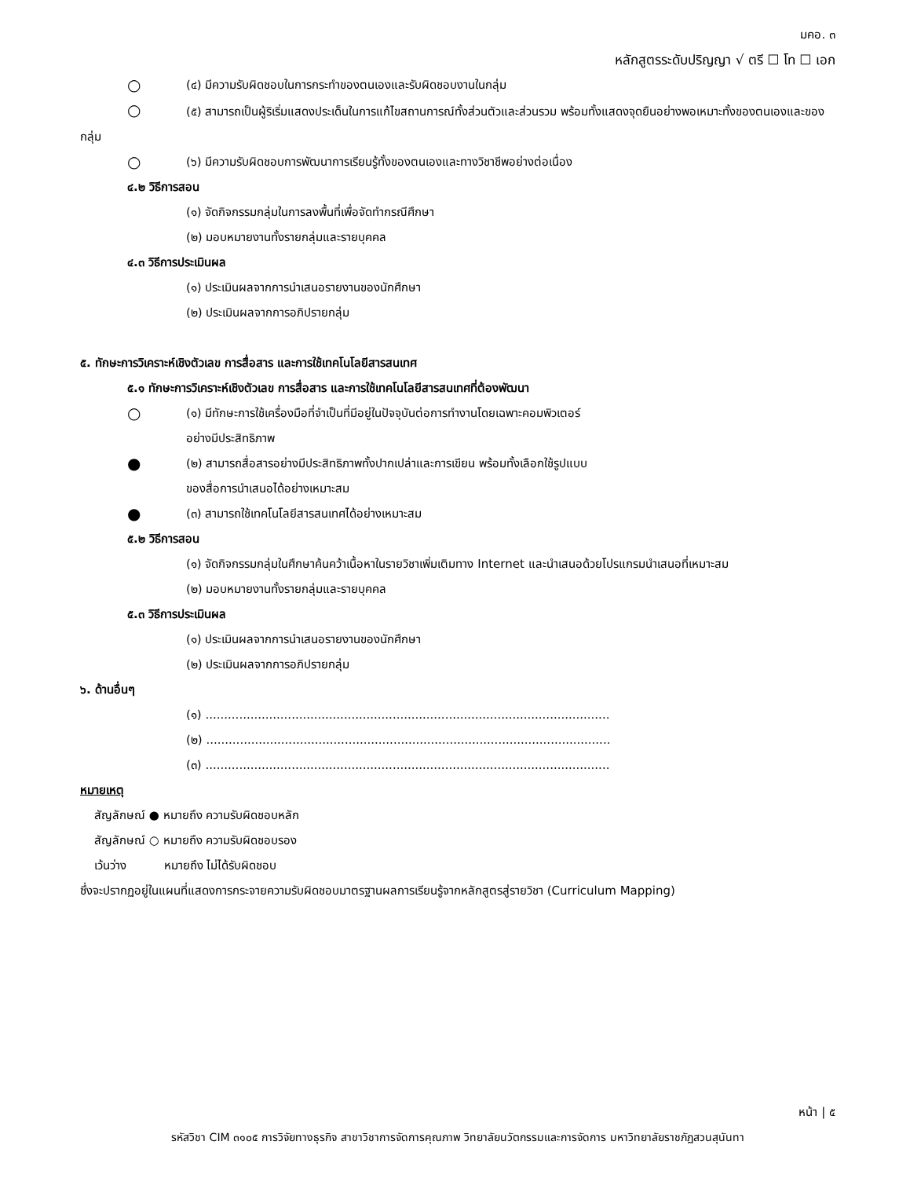มคอ. ๓
หลักสูตรระดับปริญญา √ ตรี ☐ โท ☐ เอก
○ (๔) มีความรับผิดชอบในการกระทำของตนเองและรับผิดชอบงานในกลุ่ม
○ (๕) สามารถเป็นผู้ริเริ่มแสดงประเด็นในการแก้ไขสถานการณ์ทั้งส่วนตัวและส่วนรวม พร้อมทั้งแสดงจุดยืนอย่างพอเหมาะทั้งของตนเองและของกลุ่ม
○ (๖) มีความรับผิดชอบการพัฒนาการเรียนรู้ทั้งของตนเองและทางวิชาชีพอย่างต่อเนื่อง
๔.๒ วิธีการสอน
(๑) จัดกิจกรรมกลุ่มในการลงพื้นที่เพื่อจัดทำกรณีศึกษา
(๒) มอบหมายงานทั้งรายกลุ่มและรายบุคคล
๔.๓ วิธีการประเมินผล
(๑) ประเมินผลจากการนำเสนอรายงานของนักศึกษา
(๒) ประเมินผลจากการอภิปรายกลุ่ม
๕. ทักษะการวิเคราะห์เชิงตัวเลข การสื่อสาร และการใช้เทคโนโลยีสารสนเทศ
๕.๑ ทักษะการวิเคราะห์เชิงตัวเลข การสื่อสาร และการใช้เทคโนโลยีสารสนเทศที่ต้องพัฒนา
○ (๑) มีทักษะการใช้เครื่องมือที่จำเป็นที่มีอยู่ในปัจจุบันต่อการทำงานโดยเฉพาะคอมพิวเตอร์
อย่างมีประสิทธิภาพ
● (๒) สามารถสื่อสารอย่างมีประสิทธิภาพทั้งปากเปล่าและการเขียน พร้อมทั้งเลือกใช้รูปแบบ
ของสื่อการนำเสนอได้อย่างเหมาะสม
● (๓) สามารถใช้เทคโนโลยีสารสนเทศได้อย่างเหมาะสม
๕.๒ วิธีการสอน
(๑) จัดกิจกรรมกลุ่มในศึกษาค้นคว้าเนื้อหาในรายวิชาเพิ่มเติมทาง Internet และนำเสนอด้วยโปรแกรมนำเสนอที่เหมาะสม
(๒) มอบหมายงานทั้งรายกลุ่มและรายบุคคล
๕.๓ วิธีการประเมินผล
(๑) ประเมินผลจากการนำเสนอรายงานของนักศึกษา
(๒) ประเมินผลจากการอภิปรายกลุ่ม
๖. ด้านอื่นๆ
(๑) ............................................................................................................
(๒) ............................................................................................................
(๓) ............................................................................................................
หมายเหตุ
สัญลักษณ์ ● หมายถึง ความรับผิดชอบหลัก
สัญลักษณ์ ○ หมายถึง ความรับผิดชอบรอง
เว้นว่าง หมายถึง ไม่ได้รับผิดชอบ
ซึ่งจะปรากฏอยู่ในแผนที่แสดงการกระจายความรับผิดชอบมาตรฐานผลการเรียนรู้จากหลักสูตรสู่รายวิชา (Curriculum Mapping)
หน้า | ๕
รหัสวิชา CIM ๓๑๐๕ การวิจัยทางธุรกิจ สาขาวิชาการจัดการคุณภาพ วิทยาลัยนวัตกรรมและการจัดการ มหาวิทยาลัยราชภัฏสวนสุนันทา